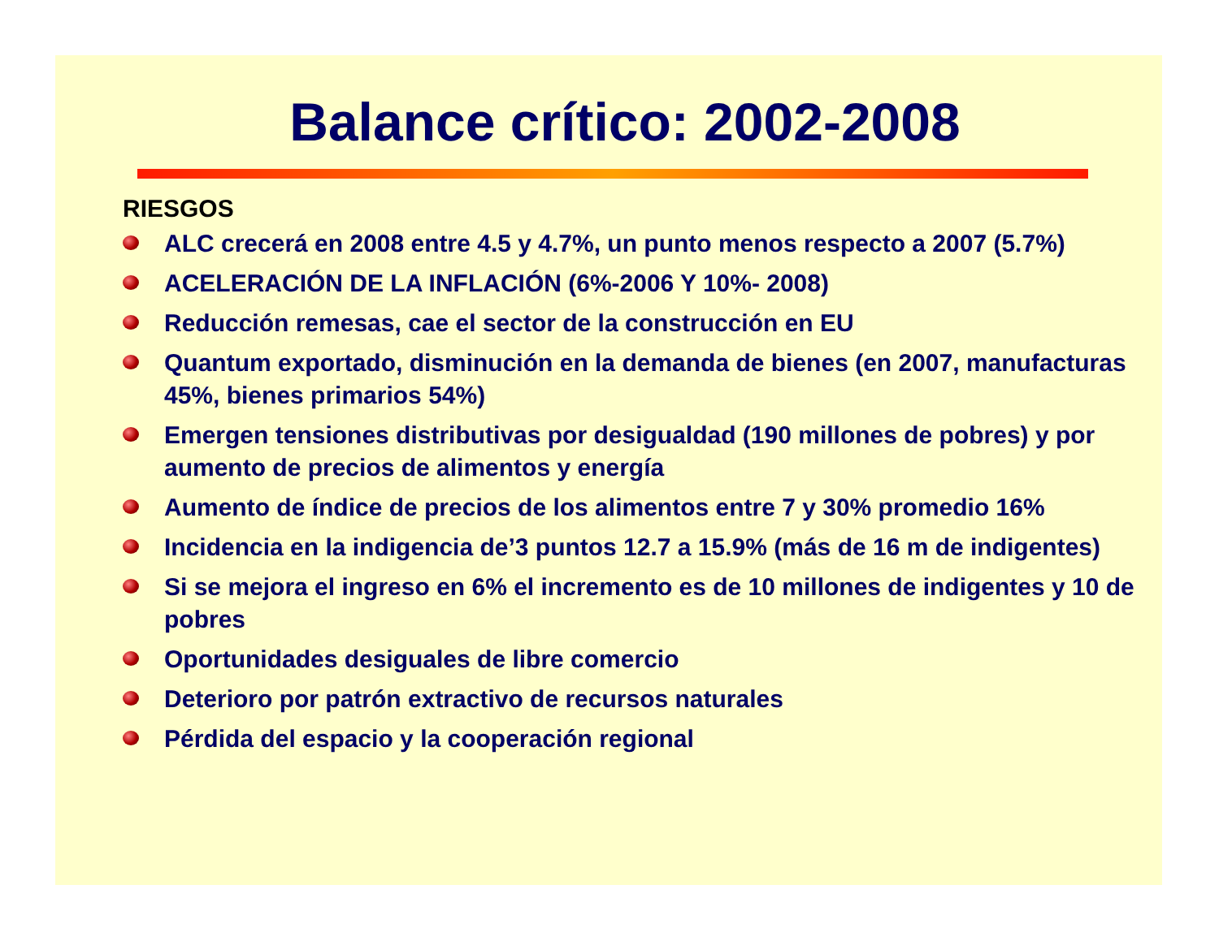Balance crítico: 2002-2008
RIESGOS
ALC crecerá en 2008 entre 4.5 y 4.7%, un punto menos respecto a 2007 (5.7%)
ACELERACIÓN DE LA INFLACIÓN (6%-2006 Y 10%- 2008)
Reducción remesas, cae el sector de la construcción en EU
Quantum exportado, disminución en la demanda de bienes (en 2007, manufacturas 45%, bienes primarios 54%)
Emergen tensiones distributivas por desigualdad (190 millones de pobres) y por aumento de precios de alimentos y energía
Aumento de índice de precios de los alimentos entre 7 y 30% promedio 16%
Incidencia en la indigencia de’3 puntos 12.7 a 15.9% (más de 16 m de indigentes)
Si se mejora el ingreso en 6% el incremento es de 10 millones de indigentes y 10 de pobres
Oportunidades desiguales de libre comercio
Deterioro por patrón extractivo de recursos naturales
Pérdida del espacio y la cooperación regional